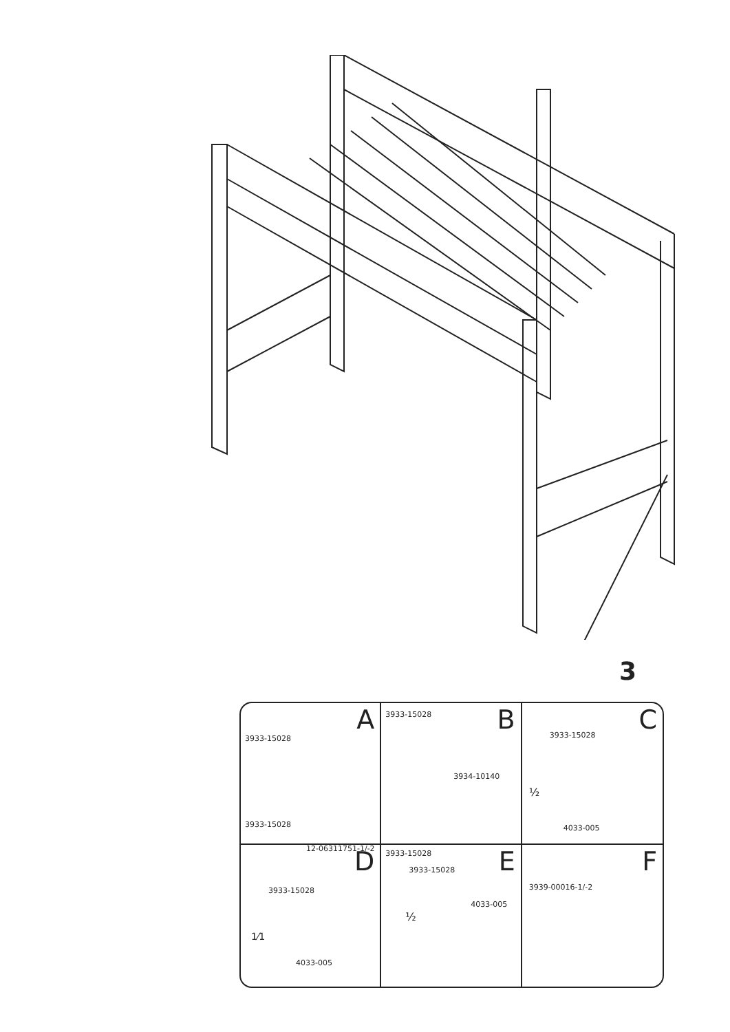3
A
3933-15028
3933-15028
12-06311751-1/-2
B 3933-15028
3934-10140
3933-15028
C 3933-15028
½
4033-005
D
3933-15028
1⁄1
4033-005
E 3933-15028
½
4033-005
F
3939-00016-1/-2